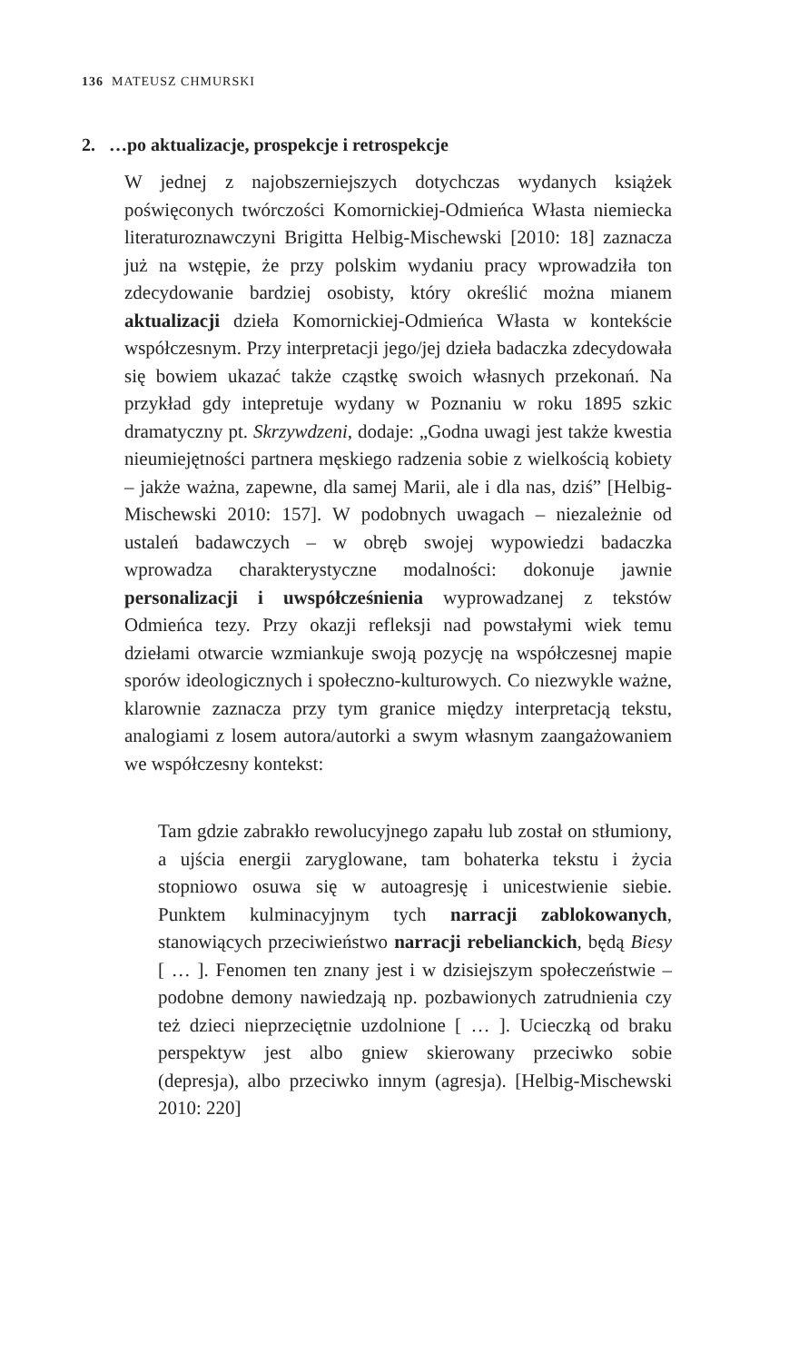136 MATEUSZ CHMURSKI
2. …po aktualizacje, prospekcje i retrospekcje
W jednej z najobszerniejszych dotychczas wydanych książek poświęconych twórczości Komornickiej-Odmieńca Własta niemiecka literaturoznawczyni Brigitta Helbig-Mischewski [2010: 18] zaznacza już na wstępie, że przy polskim wydaniu pracy wprowadziła ton zdecydowanie bardziej osobisty, który określić można mianem aktualizacji dzieła Komornickiej-Odmieńca Własta w kontekście współczesnym. Przy interpretacji jego/jej dzieła badaczka zdecydowała się bowiem ukazać także cząstkę swoich własnych przekonań. Na przykład gdy intepretuje wydany w Poznaniu w roku 1895 szkic dramatyczny pt. Skrzywdzeni, dodaje: „Godna uwagi jest także kwestia nieumiejętności partnera męskiego radzenia sobie z wielkością kobiety – jakże ważna, zapewne, dla samej Marii, ale i dla nas, dziś” [Helbig-Mischewski 2010: 157]. W podobnych uwagach – niezależnie od ustaleń badawczych – w obręb swojej wypowiedzi badaczka wprowadza charakterystyczne modalności: dokonuje jawnie personalizacji i uwspółcześnienia wyprowadzanej z tekstów Odmieńca tezy. Przy okazji refleksji nad powstałymi wiek temu dziełami otwarcie wzmiankuje swoją pozycję na współczesnej mapie sporów ideologicznych i społeczno-kulturowych. Co niezwykle ważne, klarownie zaznacza przy tym granice między interpretacją tekstu, analogiami z losem autora/autorki a swym własnym zaangażowaniem we współczesny kontekst:
Tam gdzie zabrakło rewolucyjnego zapału lub został on stłumiony, a ujścia energii zaryglowane, tam bohaterka tekstu i życia stopniowo osuwa się w autoagresję i unicestwienie siebie. Punktem kulminacyjnym tych narracji zablokowanych, stanowiących przeciwieństwo narracji rebelianckich, będą Biesy [ … ]. Fenomen ten znany jest i w dzisiejszym społeczeństwie – podobne demony nawiedzają np. pozbawionych zatrudnienia czy też dzieci nieprzeciętnie uzdolnione [ … ]. Ucieczką od braku perspektyw jest albo gniew skierowany przeciwko sobie (depresja), albo przeciwko innym (agresja). [Helbig-Mischewski 2010: 220]